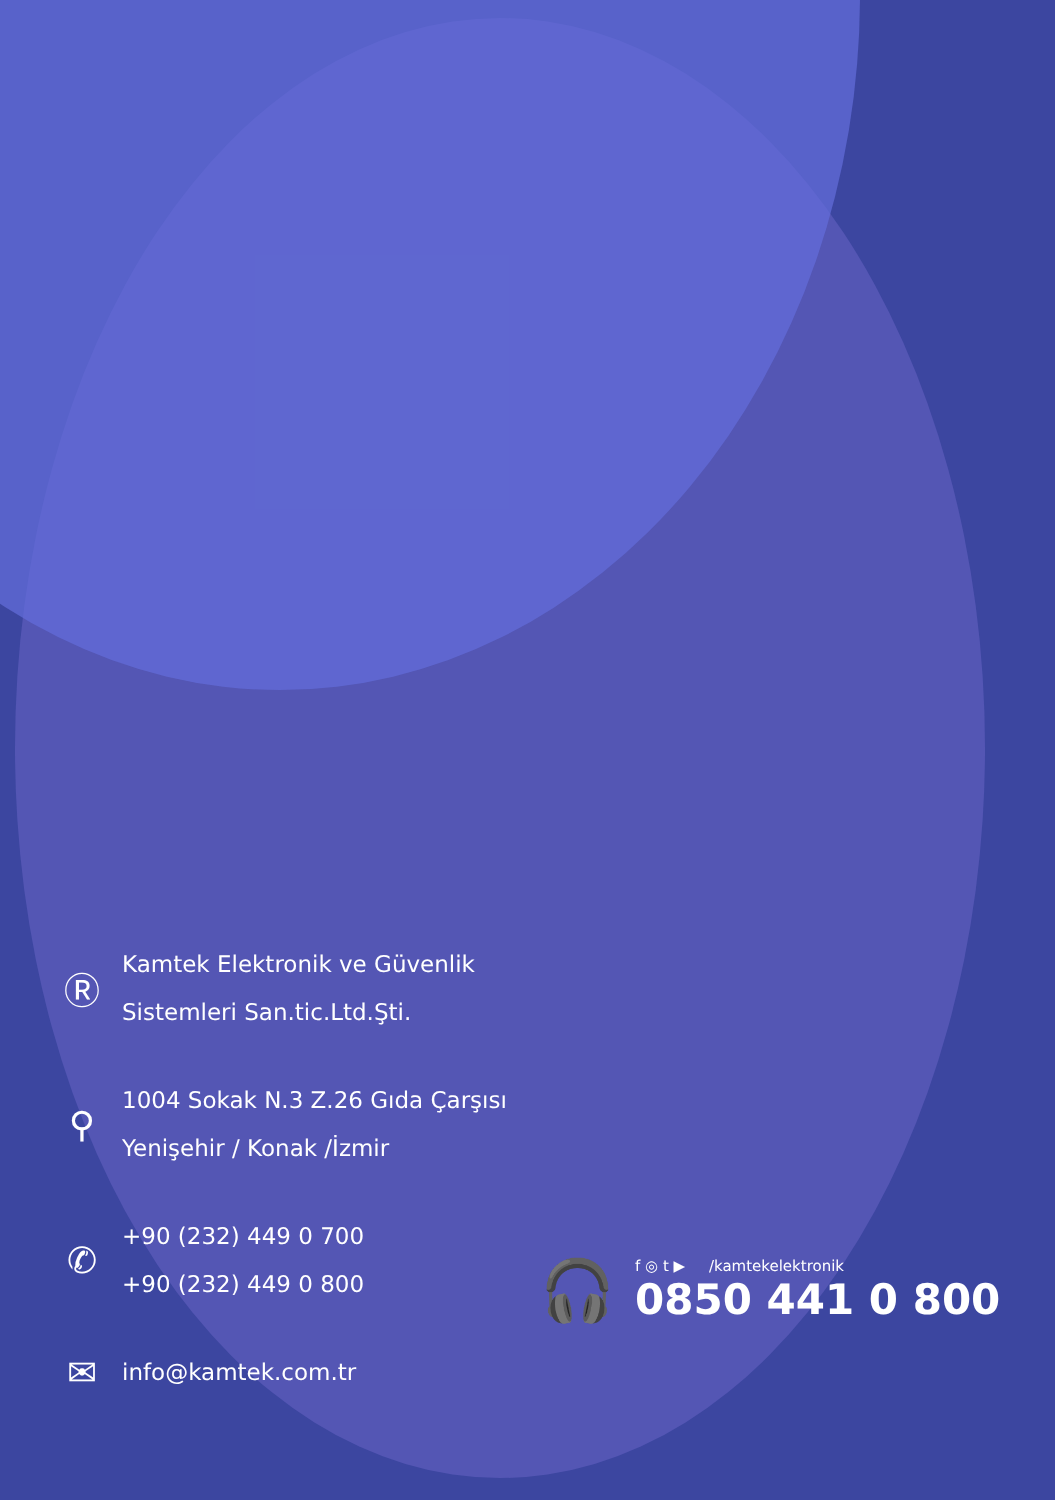Ⓡ
Kamtek Elektronik ve Güvenlik
Sistemleri San.tic.Ltd.Şti.
⚲
1004 Sokak N.3 Z.26 Gıda Çarşısı
Yenişehir / Konak /İzmir
✆
+90 (232) 449 0 700
+90 (232) 449 0 800
✉
info@kamtek.com.tr
🎧
f ◎ t ▶ /kamtekelektronik
0850 441 0 800